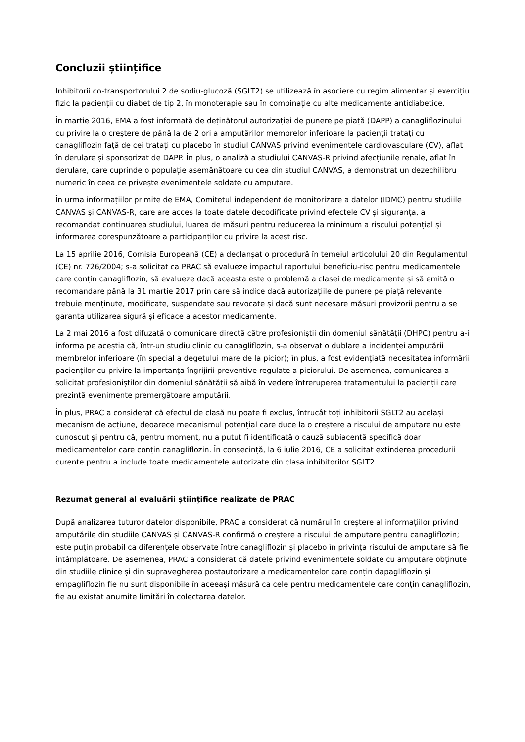Concluzii științifice
Inhibitorii co-transportorului 2 de sodiu-glucoză (SGLT2) se utilizează în asociere cu regim alimentar și exercițiu fizic la pacienții cu diabet de tip 2, în monoterapie sau în combinație cu alte medicamente antidiabetice.
În martie 2016, EMA a fost informată de deținătorul autorizației de punere pe piață (DAPP) a canagliflozinului cu privire la o creștere de până la de 2 ori a amputărilor membrelor inferioare la pacienții tratați cu canagliflozin față de cei tratați cu placebo în studiul CANVAS privind evenimentele cardiovasculare (CV), aflat în derulare și sponsorizat de DAPP. În plus, o analiză a studiului CANVAS-R privind afecțiunile renale, aflat în derulare, care cuprinde o populație asemănătoare cu cea din studiul CANVAS, a demonstrat un dezechilibru numeric în ceea ce privește evenimentele soldate cu amputare.
În urma informațiilor primite de EMA, Comitetul independent de monitorizare a datelor (IDMC) pentru studiile CANVAS și CANVAS-R, care are acces la toate datele decodificate privind efectele CV și siguranța, a recomandat continuarea studiului, luarea de măsuri pentru reducerea la minimum a riscului potențial și informarea corespunzătoare a participanților cu privire la acest risc.
La 15 aprilie 2016, Comisia Europeană (CE) a declanșat o procedură în temeiul articolului 20 din Regulamentul (CE) nr. 726/2004; s-a solicitat ca PRAC să evalueze impactul raportului beneficiu-risc pentru medicamentele care conțin canagliflozin, să evalueze dacă aceasta este o problemă a clasei de medicamente și să emită o recomandare până la 31 martie 2017 prin care să indice dacă autorizațiile de punere pe piață relevante trebuie menținute, modificate, suspendate sau revocate și dacă sunt necesare măsuri provizorii pentru a se garanta utilizarea sigură și eficace a acestor medicamente.
La 2 mai 2016 a fost difuzată o comunicare directă către profesioniștii din domeniul sănătății (DHPC) pentru a-i informa pe aceștia că, într-un studiu clinic cu canagliflozin, s-a observat o dublare a incidenței amputării membrelor inferioare (în special a degetului mare de la picior); în plus, a fost evidențiată necesitatea informării pacienților cu privire la importanța îngrijirii preventive regulate a piciorului. De asemenea, comunicarea a solicitat profesioniștilor din domeniul sănătății să aibă în vedere întreruperea tratamentului la pacienții care prezintă evenimente premergătoare amputării.
În plus, PRAC a considerat că efectul de clasă nu poate fi exclus, întrucât toți inhibitorii SGLT2 au același mecanism de acțiune, deoarece mecanismul potențial care duce la o creștere a riscului de amputare nu este cunoscut și pentru că, pentru moment, nu a putut fi identificată o cauză subiacentă specifică doar medicamentelor care conțin canagliflozin. În consecință, la 6 iulie 2016, CE a solicitat extinderea procedurii curente pentru a include toate medicamentele autorizate din clasa inhibitorilor SGLT2.
Rezumat general al evaluării științifice realizate de PRAC
După analizarea tuturor datelor disponibile, PRAC a considerat că numărul în creștere al informațiilor privind amputările din studiile CANVAS și CANVAS-R confirmă o creștere a riscului de amputare pentru canagliflozin; este puțin probabil ca diferențele observate între canagliflozin și placebo în privința riscului de amputare să fie întâmplătoare. De asemenea, PRAC a considerat că datele privind evenimentele soldate cu amputare obținute din studiile clinice și din supravegherea postautorizare a medicamentelor care conțin dapagliflozin și empagliflozin fie nu sunt disponibile în aceeași măsură ca cele pentru medicamentele care conțin canagliflozin, fie au existat anumite limitări în colectarea datelor.